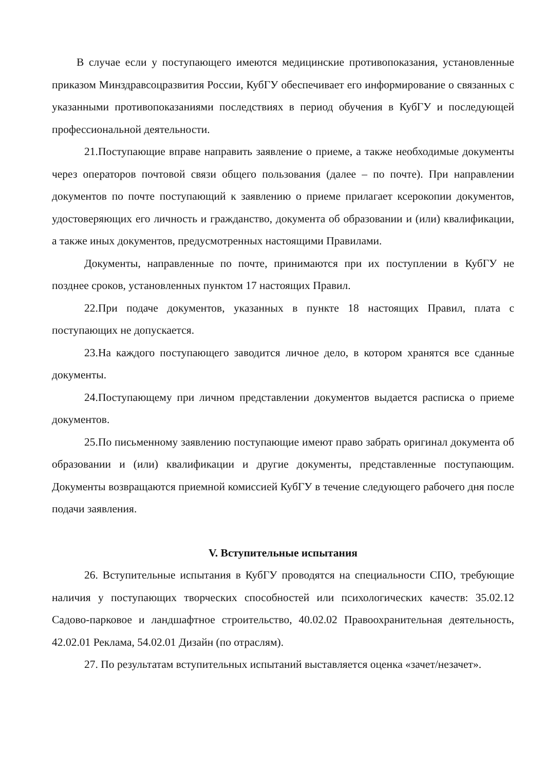В случае если у поступающего имеются медицинские противопоказания, установленные приказом Минздравсоцразвития России, КубГУ обеспечивает его информирование о связанных с указанными противопоказаниями последствиях в период обучения в КубГУ и последующей профессиональной деятельности.
21.Поступающие вправе направить заявление о приеме, а также необходимые документы через операторов почтовой связи общего пользования (далее – по почте). При направлении документов по почте поступающий к заявлению о приеме прилагает ксерокопии документов, удостоверяющих его личность и гражданство, документа об образовании и (или) квалификации, а также иных документов, предусмотренных настоящими Правилами.
Документы, направленные по почте, принимаются при их поступлении в КубГУ не позднее сроков, установленных пунктом 17 настоящих Правил.
22.При подаче документов, указанных в пункте 18 настоящих Правил, плата с поступающих не допускается.
23.На каждого поступающего заводится личное дело, в котором хранятся все сданные документы.
24.Поступающему при личном представлении документов выдается расписка о приеме документов.
25.По письменному заявлению поступающие имеют право забрать оригинал документа об образовании и (или) квалификации и другие документы, представленные поступающим. Документы возвращаются приемной комиссией КубГУ в течение следующего рабочего дня после подачи заявления.
V. Вступительные испытания
26. Вступительные испытания в КубГУ проводятся на специальности СПО, требующие наличия у поступающих творческих способностей или психологических качеств: 35.02.12 Садово-парковое и ландшафтное строительство, 40.02.02 Правоохранительная деятельность, 42.02.01 Реклама, 54.02.01 Дизайн (по отраслям).
27. По результатам вступительных испытаний выставляется оценка «зачет/незачет».